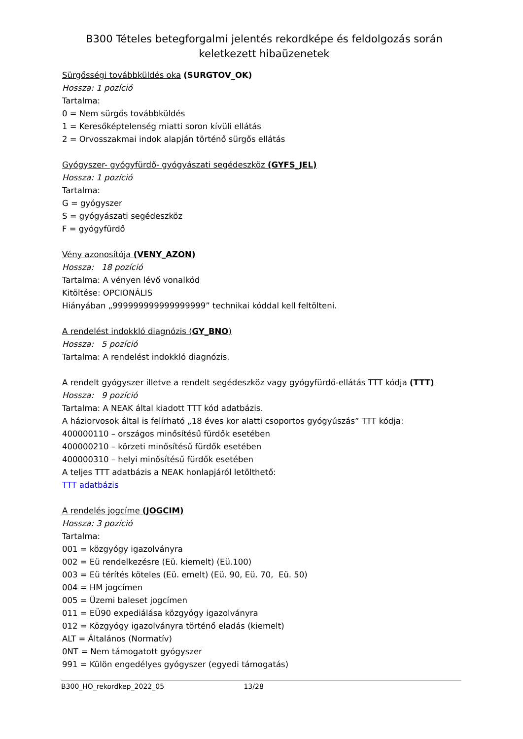B300 Tételes betegforgalmi jelentés rekordképe és feldolgozás során keletkezett hibaüzenetek
Sürgősségi továbbküldés oka (SURGTOV_OK)
Hossza: 1 pozíció
Tartalma:
0 = Nem sürgős továbbküldés
1 = Keresőképtelenség miatti soron kívüli ellátás
2 = Orvosszakmai indok alapján történő sürgős ellátás
Gyógyszer- gyógyfürdő- gyógyászati segédeszköz (GYFS_JEL)
Hossza: 1 pozíció
Tartalma:
G = gyógyszer
S = gyógyászati segédeszköz
F = gyógyfürdő
Vény azonosítója (VENY_AZON)
Hossza: 18 pozíció
Tartalma: A vényen lévő vonalkód
Kitöltése: OPCIONÁLIS
Hiányában „999999999999999999” technikai kóddal kell feltölteni.
A rendelést indokkló diagnózis (GY_BNO)
Hossza: 5 pozíció
Tartalma: A rendelést indokkló diagnózis.
A rendelt gyógyszer illetve a rendelt segédeszköz vagy gyógyfürdő-ellátás TTT kódja (TTT)
Hossza: 9 pozíció
Tartalma: A NEAK által kiadott TTT kód adatbázis.
A háziorvosok által is felírható „18 éves kor alatti csoportos gyógyúszás” TTT kódja:
400000110 – országos minősítésű fürdők esetében
400000210 – körzeti minősítésű fürdők esetében
400000310 – helyi minősítésű fürdők esetében
A teljes TTT adatbázis a NEAK honlapjáról letölthető:
TTT adatbázis
A rendelés jogcíme (JOGCIM)
Hossza: 3 pozíció
Tartalma:
001 = közgyógy igazolványra
002 = Eü rendelkezésre (Eü. kiemelt) (Eü.100)
003 = Eü térítés köteles (Eü. emelt) (Eü. 90, Eü. 70, Eü. 50)
004 = HM jogcímen
005 = Üzemi baleset jogcímen
011 = EÜ90 expediálása közgyógy igazolványra
012 = Közgyógy igazolványra történő eladás (kiemelt)
ALT = Általános (Normatív)
0NT = Nem támogatott gyógyszer
991 = Külön engedélyes gyógyszer (egyedi támogatás)
B300_HO_rekordkep_2022_05 13/28